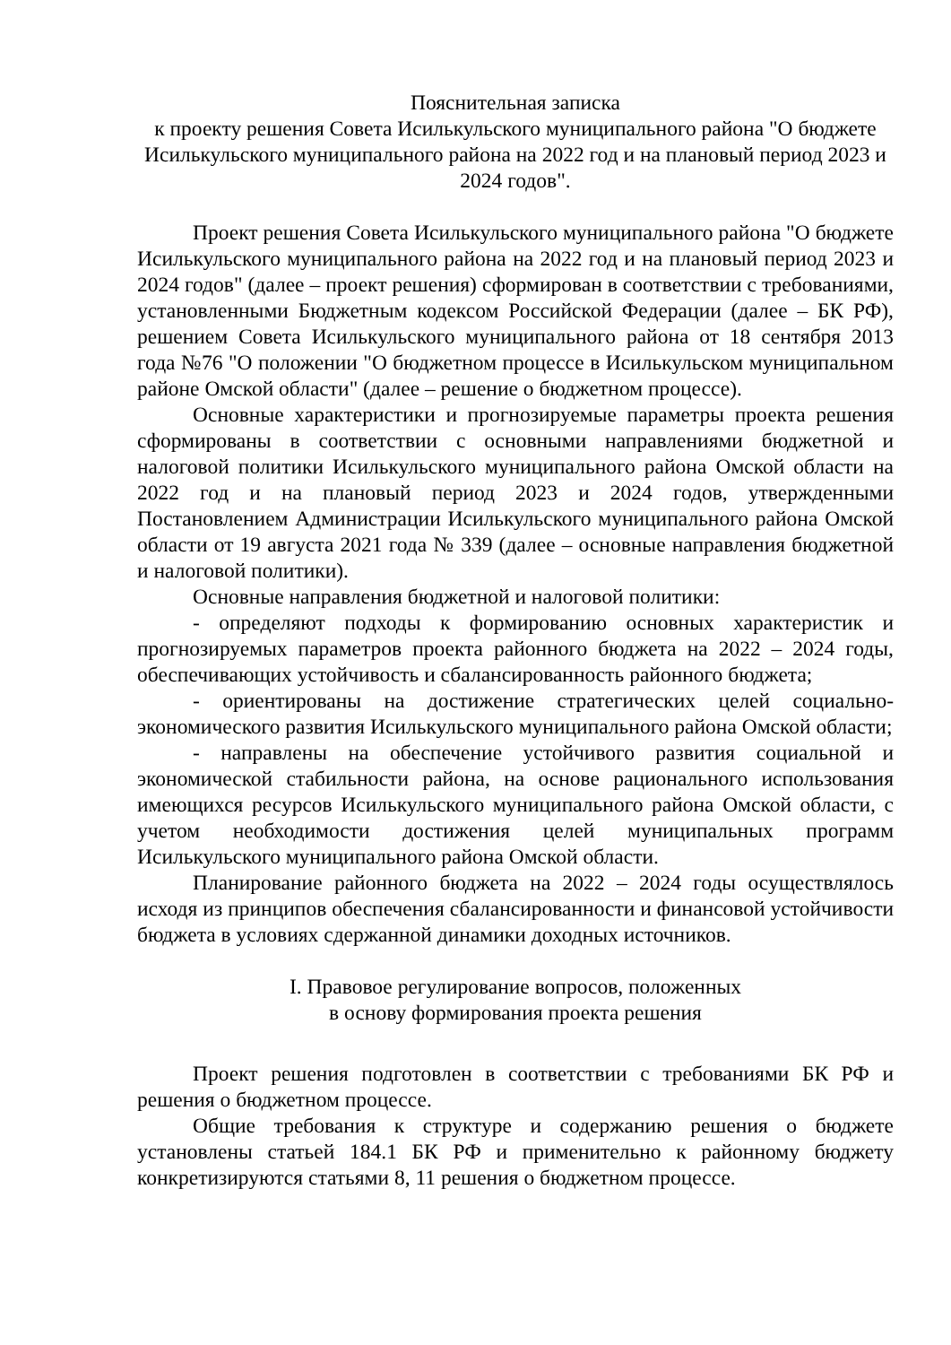Пояснительная записка
к проекту решения Совета Исилькульского муниципального района "О бюджете Исилькульского муниципального района на 2022 год и на плановый период 2023 и 2024 годов".
Проект решения Совета Исилькульского муниципального района "О бюджете Исилькульского муниципального района на 2022 год и на плановый период 2023 и 2024 годов" (далее – проект решения) сформирован в соответствии с требованиями, установленными Бюджетным кодексом Российской Федерации (далее – БК РФ), решением Совета Исилькульского муниципального района от 18 сентября 2013 года №76 "О положении "О бюджетном процессе в Исилькульском муниципальном районе Омской области" (далее – решение о бюджетном процессе).
Основные характеристики и прогнозируемые параметры проекта решения сформированы в соответствии с основными направлениями бюджетной и налоговой политики Исилькульского муниципального района Омской области на 2022 год и на плановый период 2023 и 2024 годов, утвержденными Постановлением Администрации Исилькульского муниципального района Омской области от 19 августа 2021 года № 339 (далее – основные направления бюджетной и налоговой политики).
Основные направления бюджетной и налоговой политики:
- определяют подходы к формированию основных характеристик и прогнозируемых параметров проекта районного бюджета на 2022 – 2024 годы, обеспечивающих устойчивость и сбалансированность районного бюджета;
- ориентированы на достижение стратегических целей социально-экономического развития Исилькульского муниципального района Омской области;
- направлены на обеспечение устойчивого развития социальной и экономической стабильности района, на основе рационального использования имеющихся ресурсов Исилькульского муниципального района Омской области, с учетом необходимости достижения целей муниципальных программ Исилькульского муниципального района Омской области.
Планирование районного бюджета на 2022 – 2024 годы осуществлялось исходя из принципов обеспечения сбалансированности и финансовой устойчивости бюджета в условиях сдержанной динамики доходных источников.
I. Правовое регулирование вопросов, положенных
в основу формирования проекта решения
Проект решения подготовлен в соответствии с требованиями БК РФ и решения о бюджетном процессе.
Общие требования к структуре и содержанию решения о бюджете установлены статьей 184.1 БК РФ и применительно к районному бюджету конкретизируются статьями 8, 11 решения о бюджетном процессе.